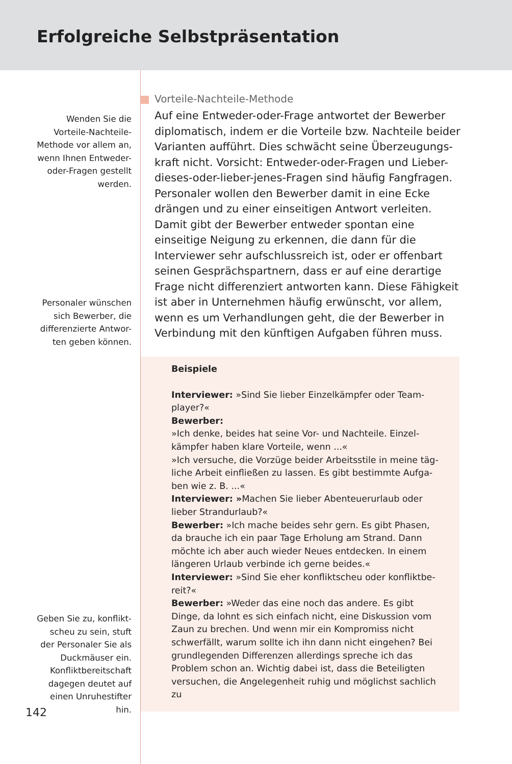Erfolgreiche Selbstpräsentation
Wenden Sie die
Vorteile-Nachteile-
Methode vor allem an,
wenn Ihnen Entweder-
oder-Fragen gestellt
werden.
Personaler wünschen
sich Bewerber, die
differenzierte Antwor-
ten geben können.
Geben Sie zu, konflikt-
scheu zu sein, stuft
der Personaler Sie als
Duckmäuser ein.
Konfliktbereitschaft
dagegen deutet auf
einen Unruhestifter
hin.
Vorteile-Nachteile-Methode
Auf eine Entweder-oder-Frage antwortet der Bewerber diplomatisch, indem er die Vorteile bzw. Nachteile beider Varianten aufführt. Dies schwächt seine Überzeugungs­kraft nicht. Vorsicht: Entweder-oder-Fragen und Lieber-die­ses-oder-lieber-jenes-Fragen sind häufig Fangfragen. Per­sonaler wollen den Bewerber damit in eine Ecke drängen und zu einer einseitigen Antwort verleiten. Damit gibt der Bewerber entweder spontan eine einseitige Neigung zu er­kennen, die dann für die Interviewer sehr aufschlussreich ist, oder er offenbart seinen Gesprächspartnern, dass er auf eine derartige Frage nicht differenziert antworten kann. Diese Fähigkeit ist aber in Unternehmen häufig erwünscht, vor allem, wenn es um Verhandlungen geht, die der Be­werber in Verbindung mit den künftigen Aufgaben führen muss.
Beispiele
Interviewer: »Sind Sie lieber Einzelkämpfer oder Team­player?«
Bewerber:
»Ich denke, beides hat seine Vor- und Nachteile. Einzel­kämpfer haben klare Vorteile, wenn ...«
»Ich versuche, die Vorzüge beider Arbeitsstile in meine täg­liche Arbeit einfließen zu lassen. Es gibt bestimmte Aufga­ben wie z. B. ...«
Interviewer: »Machen Sie lieber Abenteuerurlaub oder lieber Strandurlaub?«
Bewerber: »Ich mache beides sehr gern. Es gibt Phasen, da brauche ich ein paar Tage Erholung am Strand. Dann möchte ich aber auch wieder Neues entdecken. In einem längeren Urlaub verbinde ich gerne beides.«
Interviewer: »Sind Sie eher konfliktscheu oder konfliktbe­reit?«
Bewerber: »Weder das eine noch das andere. Es gibt Dinge, da lohnt es sich einfach nicht, eine Diskussion vom Zaun zu brechen. Und wenn mir ein Kompromiss nicht schwerfällt, warum sollte ich ihn dann nicht eingehen? Bei grundlegen­den Differenzen allerdings spreche ich das Problem schon an. Wichtig dabei ist, dass die Beteiligten versuchen, die An­gelegenheit ruhig und möglichst sachlich zu
142